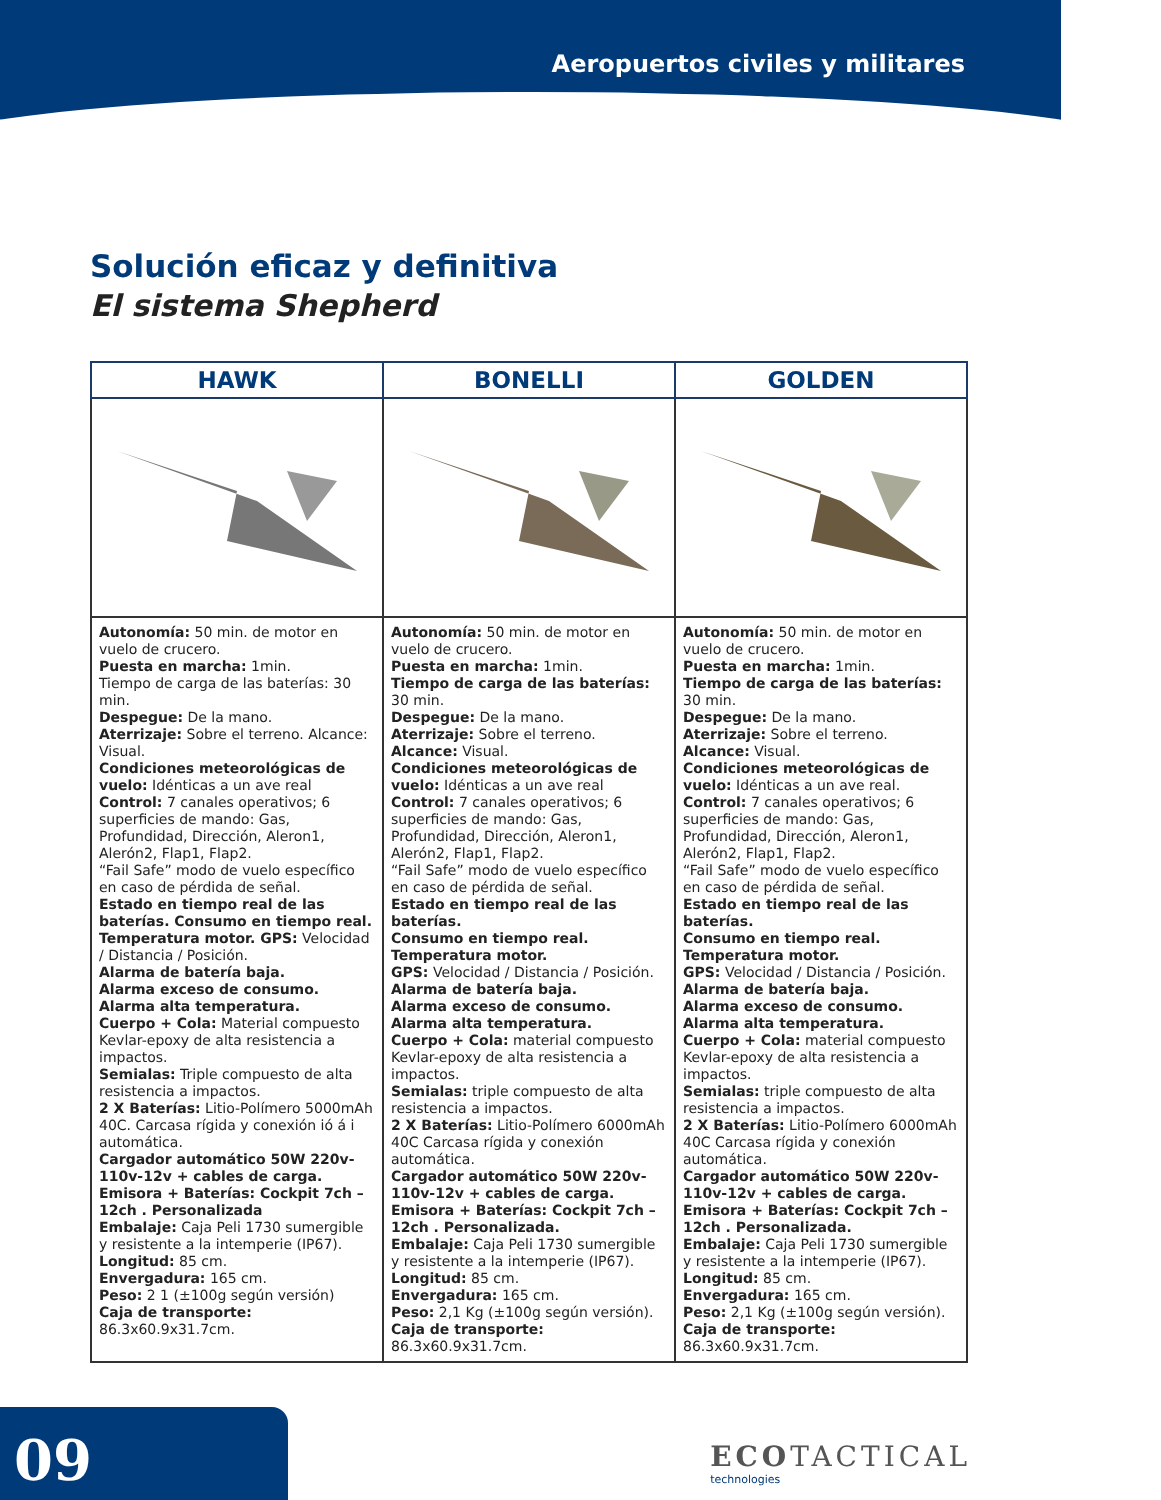Aeropuertos civiles y militares
Solución eficaz y definitiva
El sistema Shepherd
| HAWK | BONELLI | GOLDEN |
| --- | --- | --- |
| Autonomía: 50 min. de motor en vuelo de crucero. Puesta en marcha: 1min. Tiempo de carga de las baterías: 30 min. Despegue: De la mano. Aterrizaje: Sobre el terreno. Alcance: Visual. Condiciones meteorológicas de vuelo: Idénticas a un ave real Control: 7 canales operativos; 6 superficies de mando: Gas, Profundidad, Dirección, Aleron1, Alerón2, Flap1, Flap2. “Fail Safe” modo de vuelo específico en caso de pérdida de señal. Estado en tiempo real de las baterías. Consumo en tiempo real. Temperatura motor. GPS: Velocidad / Distancia / Posición. Alarma de batería baja. Alarma exceso de consumo. Alarma alta temperatura. Cuerpo + Cola: Material compuesto Kevlar-epoxy de alta resistencia a impactos. Semialas: Triple compuesto de alta resistencia a impactos. 2 X Baterías: Litio-Polímero 5000mAh 40C. Carcasa rígida y conexión ió á i automática. Cargador automático 50W 220v-110v-12v + cables de carga. Emisora + Baterías: Cockpit 7ch – 12ch . Personalizada Embalaje: Caja Peli 1730 sumergible y resistente a la intemperie (IP67). Longitud: 85 cm. Envergadura: 165 cm. Peso: 2 1 (±100g según versión) Caja de transporte: 86.3x60.9x31.7cm. | Autonomía: 50 min. de motor en vuelo de crucero. Puesta en marcha: 1min. Tiempo de carga de las baterías: 30 min. Despegue: De la mano. Aterrizaje: Sobre el terreno. Alcance: Visual. Condiciones meteorológicas de vuelo: Idénticas a un ave real Control: 7 canales operativos; 6 superficies de mando: Gas, Profundidad, Dirección, Aleron1, Alerón2, Flap1, Flap2. “Fail Safe” modo de vuelo específico en caso de pérdida de señal. Estado en tiempo real de las baterías. Consumo en tiempo real. Temperatura motor. GPS: Velocidad / Distancia / Posición. Alarma de batería baja. Alarma exceso de consumo. Alarma alta temperatura. Cuerpo + Cola: material compuesto Kevlar-epoxy de alta resistencia a impactos. Semialas: triple compuesto de alta resistencia a impactos. 2 X Baterías: Litio-Polímero 6000mAh 40C Carcasa rígida y conexión automática. Cargador automático 50W 220v-110v-12v + cables de carga. Emisora + Baterías: Cockpit 7ch – 12ch . Personalizada. Embalaje: Caja Peli 1730 sumergible y resistente a la intemperie (IP67). Longitud: 85 cm. Envergadura: 165 cm. Peso: 2,1 Kg (±100g según versión). Caja de transporte: 86.3x60.9x31.7cm. | Autonomía: 50 min. de motor en vuelo de crucero. Puesta en marcha: 1min. Tiempo de carga de las baterías: 30 min. Despegue: De la mano. Aterrizaje: Sobre el terreno. Alcance: Visual. Condiciones meteorológicas de vuelo: Idénticas a un ave real. Control: 7 canales operativos; 6 superficies de mando: Gas, Profundidad, Dirección, Aleron1, Alerón2, Flap1, Flap2. “Fail Safe” modo de vuelo específico en caso de pérdida de señal. Estado en tiempo real de las baterías. Consumo en tiempo real. Temperatura motor. GPS: Velocidad / Distancia / Posición. Alarma de batería baja. Alarma exceso de consumo. Alarma alta temperatura. Cuerpo + Cola: material compuesto Kevlar-epoxy de alta resistencia a impactos. Semialas: triple compuesto de alta resistencia a impactos. 2 X Baterías: Litio-Polímero 6000mAh 40C Carcasa rígida y conexión automática. Cargador automático 50W 220v-110v-12v + cables de carga. Emisora + Baterías: Cockpit 7ch – 12ch . Personalizada. Embalaje: Caja Peli 1730 sumergible y resistente a la intemperie (IP67). Longitud: 85 cm. Envergadura: 165 cm. Peso: 2,1 Kg (±100g según versión). Caja de transporte: 86.3x60.9x31.7cm. |
09 ECOTACTICAL
technologies